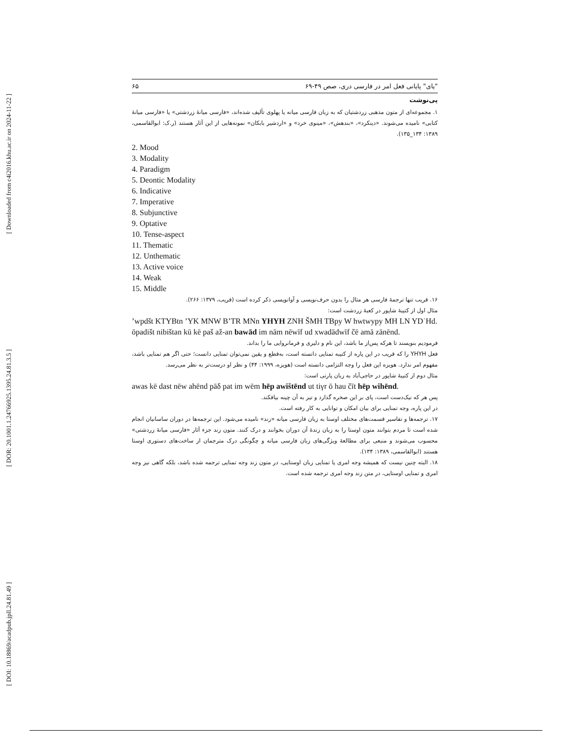[ Downloaded from c4i2016.khu.ac.ir on 2024-11-22 ]
[ DOR: 20.1001.1.24766925.1395.24.81.3.5 ]
[ DOI: 10.18869/acadpub.jpll.24.81.49 ]
"یای" پایانی فعل امر در فارسی دری، صص ۴۹-۶۹ ۶۵
پی‌نوشت
۱. مجموعه‌ای از متون مذهبی زردشتیان که به زبان فارسی میانه یا پهلوی تألیف شده‌اند، «فارسی میانهٔ زردشتی» یا «فارسی میانهٔ کتابی» نامیده می‌شوند. «دینکرد»، «بندهش»، «مینوی خرد» و «اردشیر بابکان» نمونه‌هایی از این آثار هستند (ر.ک: ابوالقاسمی، ۱۳۸۹: ۱۳۴_۱۳۵).
2. Mood
3. Modality
4. Paradigm
5. Deontic Modality
6. Indicative
7. Imperative
8. Subjunctive
9. Optative
10. Tense-aspect
11. Thematic
12. Unthematic
13. Active voice
14. Weak
15. Middle
۱۶. قریب تنها ترجمهٔ فارسی هر مثال را بدون حرف‌نویسی و آوانویسی ذکر کرده است (قریب، ۱۳۷۹: ۲۶۶).
مثال اول از کتیبهٔ شاپور در کعبهٔ زردشت است:
’wpdšt KTYBtn ’YK MNW B’TR MNn YHYH ZNH ŠMH TBpy W hwtwypy MH LN YDʿHd.
ōpadišt nibištan kū kē paš až-an bawād im nām nēwīf ud xwadādwīf čē amā zānēnd.
فرموديم بنويسند تا هرکه پس‌از ما باشد، اين نام و دليری و فرمانروايی ما را بداند.
فعل YHYH را که قریب در این پاره از کتیبه تمنایی دانسته است، به‌قطع و یقین نمی‌توان تمنایی دانست؛ حتی اگر هم تمنایی باشد، مفهوم امر ندارد. هویزه این فعل را وجه التزامی دانسته است (هویزه، ۱۹۹۹: ۴۴) و نظر او درست‌تر به نظر می‌رسد.
مثال دوم از کتیبهٔ شاپور در حاجی‌آباد به زبان پارتی است:
awas kē dast nēw ahēnd pāδ pat im wēm hēp awištēnd ut tiγr ō hau čīt hēp wihēnd.
پس هر که نیک‌دست است، پای بر این صخره گذارد و تیر به آن چینه بیافکند.
در این پاره، وجه تمنایی برای بیان امکان و توانایی به کار رفته است.
۱۷. ترجمه‌ها و تفاسیر قسمت‌های مختلف اوستا به زبان فارسی میانه «زند» نامیده می‌شود. این ترجمه‌ها در دوران ساسانیان انجام شده است تا مردم بتوانند متون اوستا را به زبان زندهٔ آن دوران بخوانند و درک کنند. متون زند جزء آثار «فارسی میانهٔ زردشتی» محسوب می‌شوند و منبعی برای مطالعهٔ ویژگی‌های زبان فارسی میانه و چگونگی درک مترجمان از ساخت‌های دستوری اوستا هستند (ابوالقاسمی، ۱۳۸۹: ۱۳۴).
۱۸. البته چنین نیست که همیشه وجه امری یا تمنایی زبان اوستایی، در متون زند وجه تمنایی ترجمه شده باشد، بلکه گاهی نیز وجه امری و تمنایی اوستایی، در متن زند وجه امری ترجمه شده است.